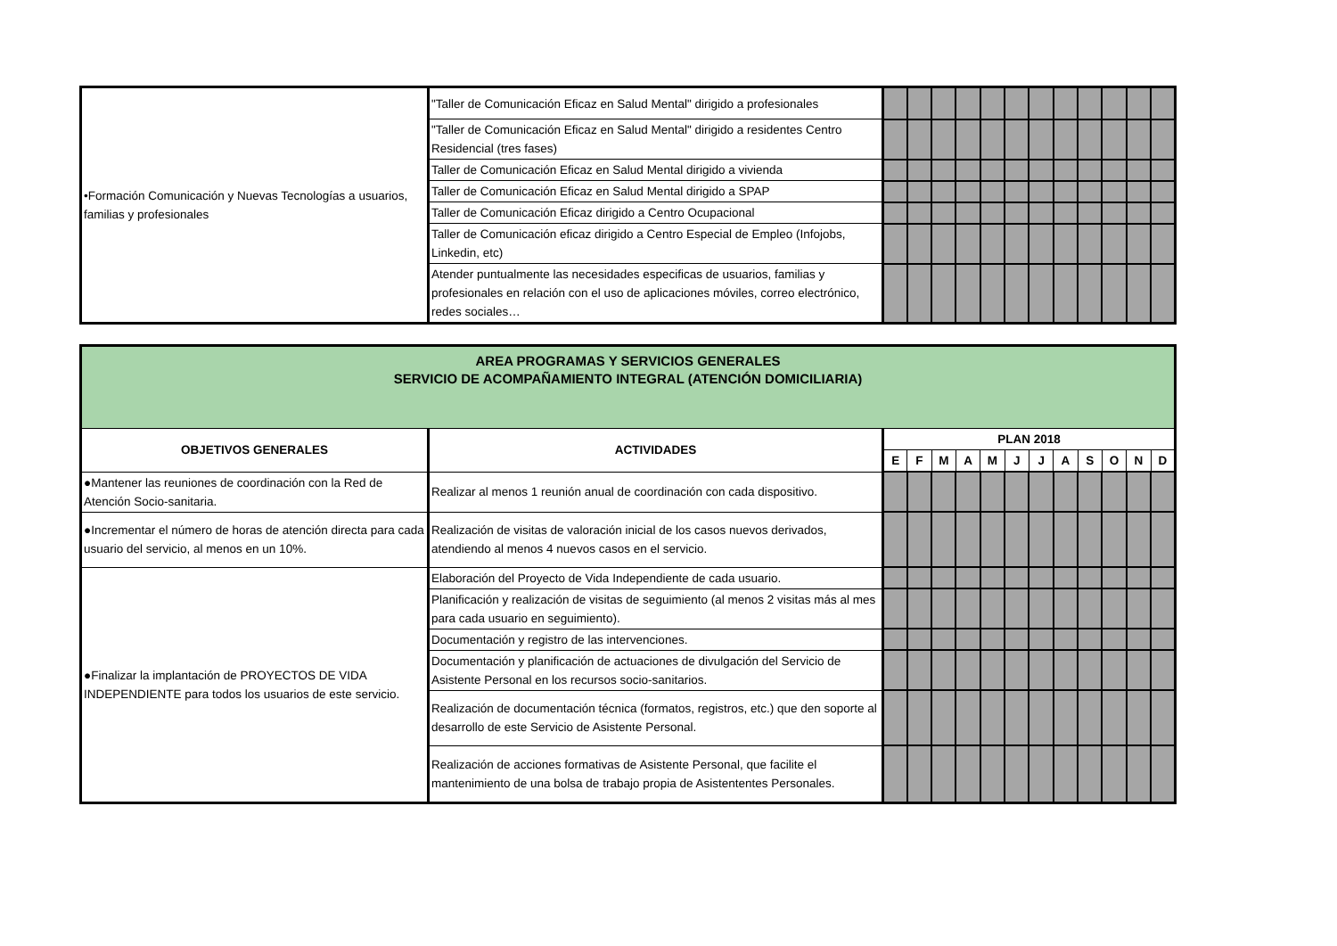| •Formación Comunicación y Nuevas Tecnologías a usuarios, familias y profesionales | "Taller de Comunicación Eficaz en Salud Mental" dirigido a profesionales | | | | | | | | | | | | |
| | "Taller de Comunicación Eficaz en Salud Mental" dirigido a residentes Centro Residencial (tres fases) | | | | | | | | | | | | |
| | Taller de Comunicación Eficaz en Salud Mental dirigido a vivienda | | | | | | | | | | | | |
| | Taller de Comunicación Eficaz en Salud Mental dirigido a SPAP | | | | | | | | | | | | |
| | Taller de Comunicación Eficaz dirigido a Centro Ocupacional | | | | | | | | | | | | |
| | Taller de Comunicación eficaz dirigido a Centro Especial de Empleo (Infojobs, Linkedin, etc) | | | | | | | | | | | | |
| | Atender puntualmente las necesidades especificas de usuarios, familias y profesionales en relación con el uso de aplicaciones móviles, correo electrónico, redes sociales… | | | | | | | | | | | | |
| AREA PROGRAMAS Y SERVICIOS GENERALES SERVICIO DE ACOMPAÑAMIENTO INTEGRAL (ATENCIÓN DOMICILIARIA) | | | | | | | | | | | | | |
| OBJETIVOS GENERALES | ACTIVIDADES | PLAN 2018 | | | | | | | | | | | |
| | | E | F | M | A | M | J | J | A | S | O | N | D |
| ●Mantener las reuniones de coordinación con la Red de Atención Socio-sanitaria. | Realizar al menos 1 reunión anual de coordinación con cada dispositivo. | | | | | | | | | | | | |
| ●Incrementar el número de horas de atención directa para cada usuario del servicio, al menos en un 10%. | Realización de visitas de valoración inicial de los casos nuevos derivados, atendiendo al menos 4 nuevos casos en el servicio. | | | | | | | | | | | | |
| ●Finalizar la implantación de PROYECTOS DE VIDA INDEPENDIENTE para todos los usuarios de este servicio. | Elaboración del Proyecto de Vida Independiente de cada usuario. | | | | | | | | | | | | |
| | Planificación y realización de visitas de seguimiento (al menos 2 visitas más al mes para cada usuario en seguimiento). | | | | | | | | | | | | |
| | Documentación y registro de las intervenciones. | | | | | | | | | | | | |
| | Documentación y planificación de actuaciones de divulgación del Servicio de Asistente Personal en los recursos socio-sanitarios. | | | | | | | | | | | | |
| | Realización de documentación técnica (formatos, registros, etc.) que den soporte al desarrollo de este Servicio de Asistente Personal. | | | | | | | | | | | | |
| | Realización de acciones formativas de Asistente Personal, que facilite el mantenimiento de una bolsa de trabajo propia de Asistententes Personales. | | | | | | | | | | | | |